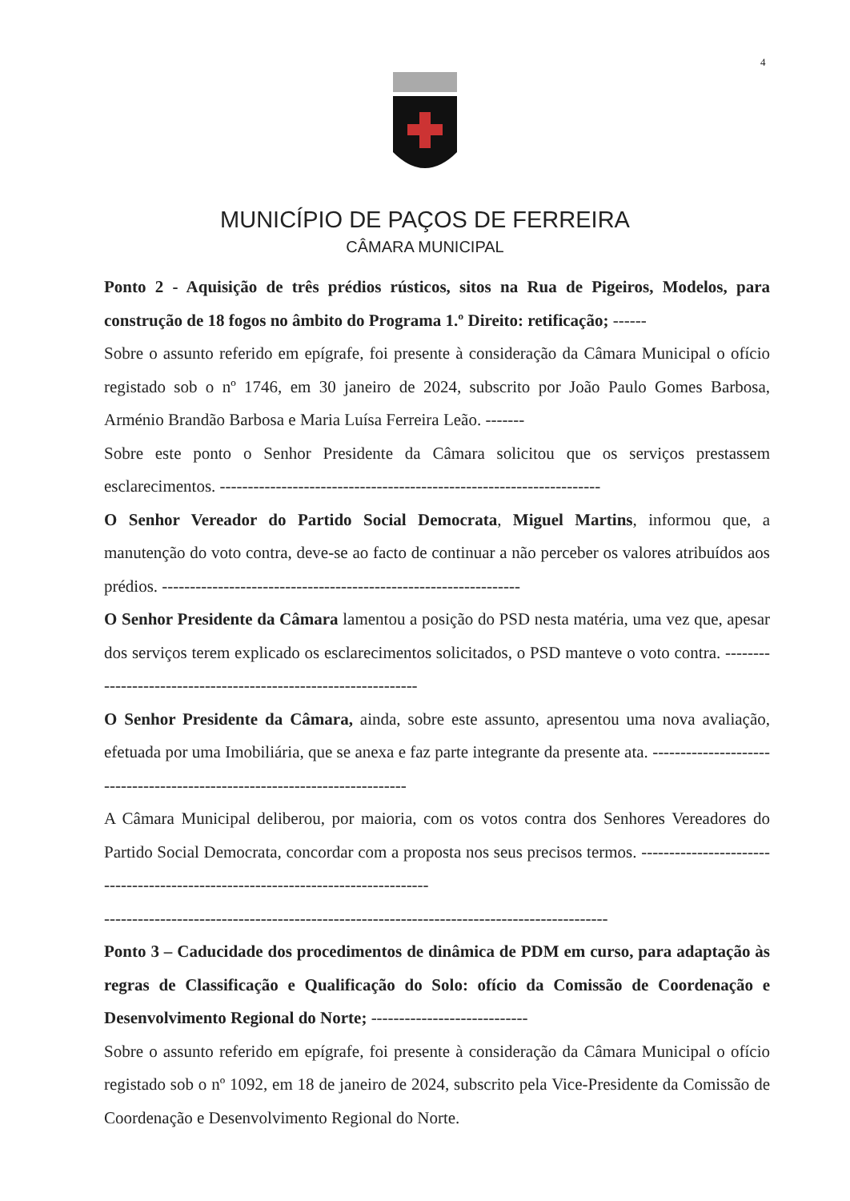4
MUNICÍPIO DE PAÇOS DE FERREIRA
CÂMARA MUNICIPAL
Ponto 2 - Aquisição de três prédios rústicos, sitos na Rua de Pigeiros, Modelos, para construção de 18 fogos no âmbito do Programa 1.º Direito: retificação; ------
Sobre o assunto referido em epígrafe, foi presente à consideração da Câmara Municipal o ofício registado sob o nº 1746, em 30 janeiro de 2024, subscrito por João Paulo Gomes Barbosa, Arménio Brandão Barbosa e Maria Luísa Ferreira Leão. -------
Sobre este ponto o Senhor Presidente da Câmara solicitou que os serviços prestassem esclarecimentos. --------------------------------------------------------------------
O Senhor Vereador do Partido Social Democrata, Miguel Martins, informou que, a manutenção do voto contra, deve-se ao facto de continuar a não perceber os valores atribuídos aos prédios. ----------------------------------------------------------------
O Senhor Presidente da Câmara lamentou a posição do PSD nesta matéria, uma vez que, apesar dos serviços terem explicado os esclarecimentos solicitados, o PSD manteve o voto contra. ----------------------------------------------------------------
O Senhor Presidente da Câmara, ainda, sobre este assunto, apresentou uma nova avaliação, efetuada por uma Imobiliária, que se anexa e faz parte integrante da presente ata. ---------------------------------------------------------------------------
A Câmara Municipal deliberou, por maioria, com os votos contra dos Senhores Vereadores do Partido Social Democrata, concordar com a proposta nos seus precisos termos. ---------------------------------------------------------------------------------
------------------------------------------------------------------------------------------
Ponto 3 – Caducidade dos procedimentos de dinâmica de PDM em curso, para adaptação às regras de Classificação e Qualificação do Solo: ofício da Comissão de Coordenação e Desenvolvimento Regional do Norte; ----------------------------
Sobre o assunto referido em epígrafe, foi presente à consideração da Câmara Municipal o ofício registado sob o nº 1092, em 18 de janeiro de 2024, subscrito pela Vice-Presidente da Comissão de Coordenação e Desenvolvimento Regional do Norte.